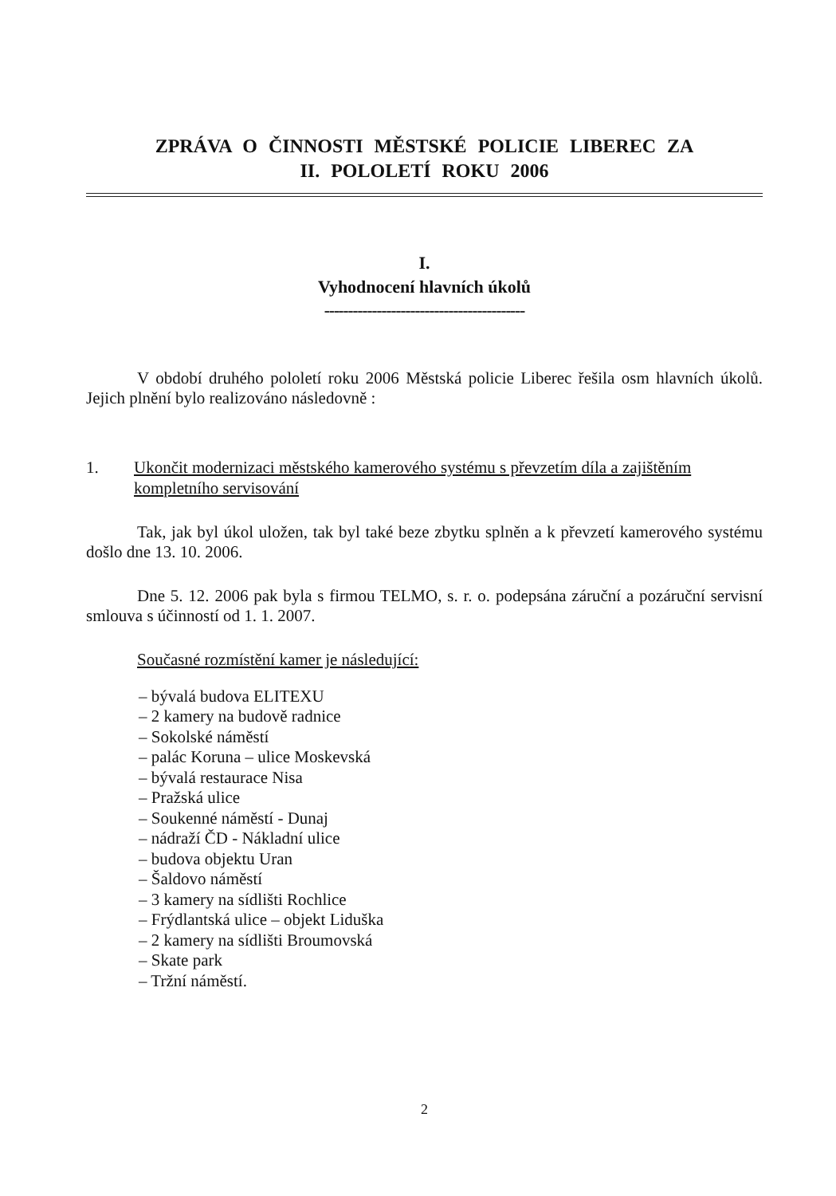ZPRÁVA O ČINNOSTI MĚSTSKÉ POLICIE LIBEREC ZA
II. POLOLETÍ ROKU 2006
I.
Vyhodnocení hlavních úkolů
------------------------------------------
V období druhého pololetí roku 2006 Městská policie Liberec řešila osm hlavních úkolů. Jejich plnění bylo realizováno následovně :
1. Ukončit modernizaci městského kamerového systému s převzetím díla a zajištěním kompletního servisování
Tak, jak byl úkol uložen, tak byl také beze zbytku splněn a k převzetí kamerového systému došlo dne 13. 10. 2006.
Dne 5. 12. 2006 pak byla s firmou TELMO, s. r. o. podepsána záruční a pozáruční servisní smlouva s účinností od 1. 1. 2007.
Současné rozmístění kamer je následující:
– bývalá budova ELITEXU
– 2 kamery na budově radnice
– Sokolské náměstí
– palác Koruna – ulice Moskevská
– bývalá restaurace Nisa
– Pražská ulice
– Soukenné náměstí - Dunaj
– nádraží ČD - Nákladní ulice
– budova objektu Uran
– Šaldovo náměstí
– 3 kamery na sídlišti Rochlice
– Frýdlantská ulice – objekt Liduška
– 2 kamery na sídlišti Broumovská
– Skate park
– Tržní náměstí.
2